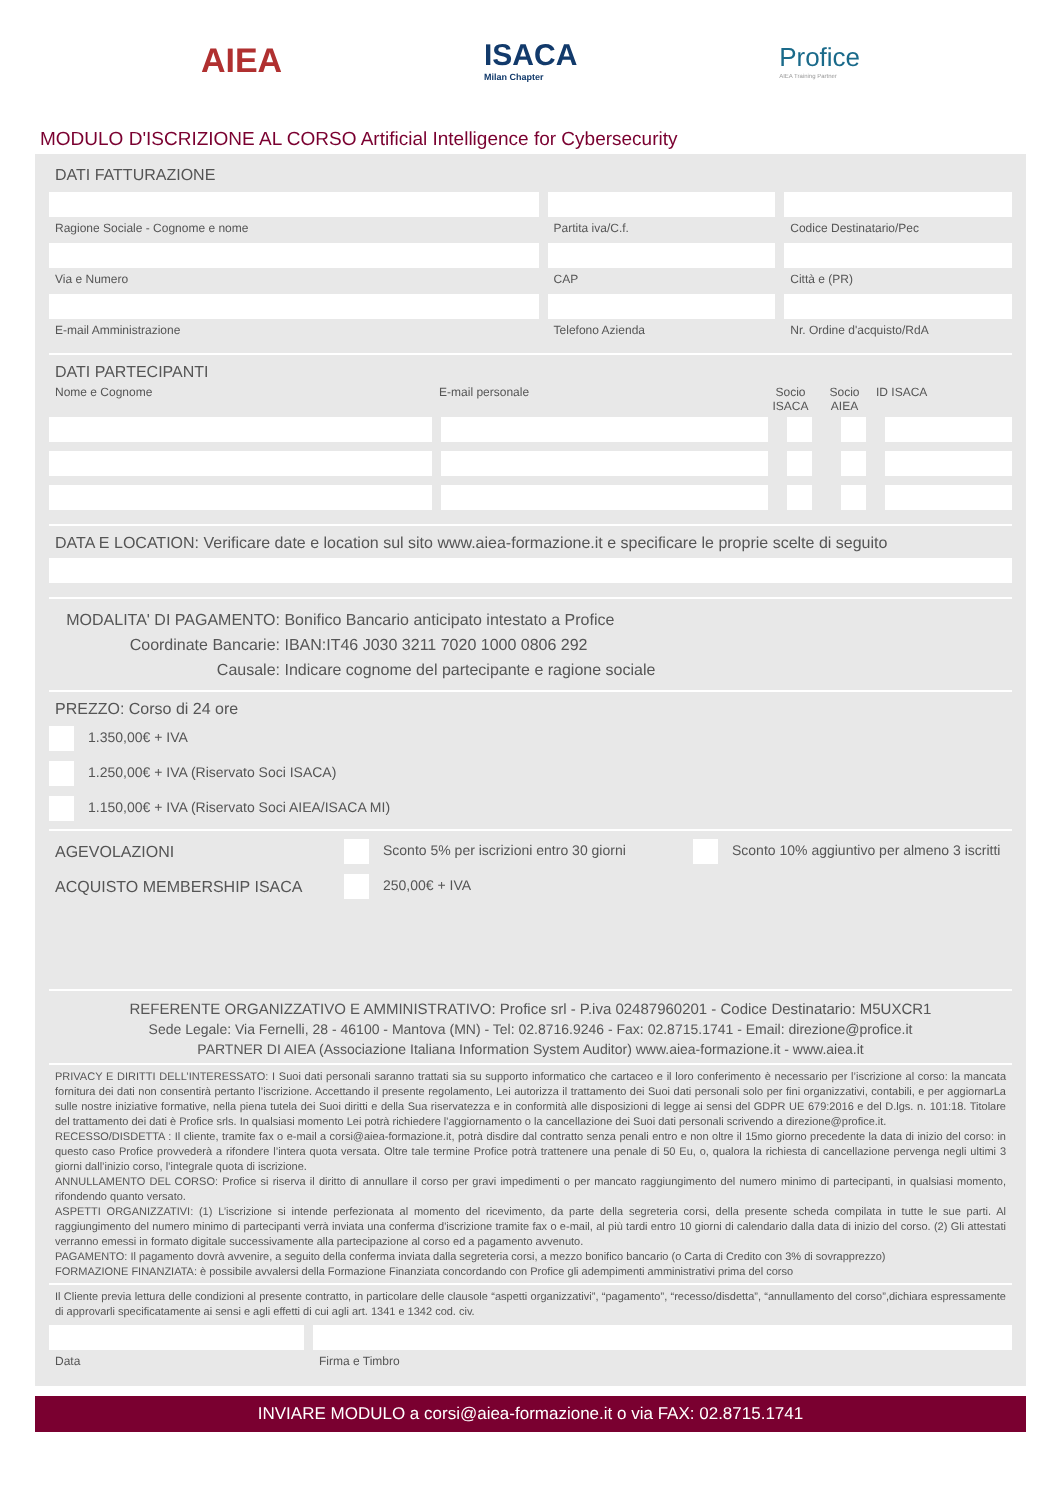AIEA ISACA
Milan Chapter
Profice
AIEA Training Partner
MODULO D'ISCRIZIONE AL CORSO Artificial Intelligence for Cybersecurity
DATI FATTURAZIONE
Ragione Sociale - Cognome e nome
Via e Numero
E-mail Amministrazione
Partita iva/C.f.
CAP
Telefono Azienda
Codice Destinatario/Pec
Città e (PR)
Nr. Ordine d'acquisto/RdA
DATI PARTECIPANTI
Nome e Cognome E-mail personale Socio ISACA
Socio AIEA
ID ISACA
DATA E LOCATION: Verificare date e location sul sito www.aiea-formazione.it e specificare le proprie scelte di seguito
MODALITA' DI PAGAMENTO: Bonifico Bancario anticipato intestato a Profice
Coordinate Bancarie: IBAN:IT46 J030 3211 7020 1000 0806 292
Causale: Indicare cognome del partecipante e ragione sociale
PREZZO: Corso di 24 ore
1.350,00€ + IVA
1.250,00€ + IVA (Riservato Soci ISACA)
1.150,00€ + IVA (Riservato Soci AIEA/ISACA MI)
AGEVOLAZIONI Sconto 5% per iscrizioni entro 30 giorni
Sconto 10% aggiuntivo per almeno 3 iscritti
ACQUISTO MEMBERSHIP ISACA 250,00€ + IVA
REFERENTE ORGANIZZATIVO E AMMINISTRATIVO: Profice srl - P.iva 02487960201 - Codice Destinatario: M5UXCR1
Sede Legale: Via Fernelli, 28 - 46100 - Mantova (MN) - Tel: 02.8716.9246 - Fax: 02.8715.1741 - Email: direzione@profice.it
PARTNER DI AIEA (Associazione Italiana Information System Auditor) www.aiea-formazione.it - www.aiea.it
PRIVACY E DIRITTI DELL’INTERESSATO: I Suoi dati personali saranno trattati sia su supporto informatico che cartaceo e il loro conferimento è necessario per l’iscrizione al corso: la mancata fornitura dei dati non consentirà pertanto l’iscrizione. Accettando il presente regolamento, Lei autorizza il trattamento dei Suoi dati personali solo per fini organizzativi, contabili, e per aggiornarLa sulle nostre iniziative formative, nella piena tutela dei Suoi diritti e della Sua riservatezza e in conformità alle disposizioni di legge ai sensi del GDPR UE 679:2016 e del D.lgs. n. 101:18. Titolare del trattamento dei dati è Profice srls. In qualsiasi momento Lei potrà richiedere l'aggiornamento o la cancellazione dei Suoi dati personali scrivendo a direzione@profice.it.
RECESSO/DISDETTA : Il cliente, tramite fax o e-mail a corsi@aiea-formazione.it, potrà disdire dal contratto senza penali entro e non oltre il 15mo giorno precedente la data di inizio del corso: in questo caso Profice provvederà a rifondere l’intera quota versata. Oltre tale termine Profice potrà trattenere una penale di 50 Eu, o, qualora la richiesta di cancellazione pervenga negli ultimi 3 giorni dall’inizio corso, l’integrale quota di iscrizione.
ANNULLAMENTO DEL CORSO: Profice si riserva il diritto di annullare il corso per gravi impedimenti o per mancato raggiungimento del numero minimo di partecipanti, in qualsiasi momento, rifondendo quanto versato.
ASPETTI ORGANIZZATIVI: (1) L’iscrizione si intende perfezionata al momento del ricevimento, da parte della segreteria corsi, della presente scheda compilata in tutte le sue parti. Al raggiungimento del numero minimo di partecipanti verrà inviata una conferma d'iscrizione tramite fax o e-mail, al più tardi entro 10 giorni di calendario dalla data di inizio del corso. (2) Gli attestati verranno emessi in formato digitale successivamente alla partecipazione al corso ed a pagamento avvenuto.
PAGAMENTO: Il pagamento dovrà avvenire, a seguito della conferma inviata dalla segreteria corsi, a mezzo bonifico bancario (o Carta di Credito con 3% di sovrapprezzo)
FORMAZIONE FINANZIATA: è possibile avvalersi della Formazione Finanziata concordando con Profice gli adempimenti amministrativi prima del corso
Il Cliente previa lettura delle condizioni al presente contratto, in particolare delle clausole “aspetti organizzativi”, “pagamento”, “recesso/disdetta”, “annullamento del corso”,dichiara espressamente di approvarli specificatamente ai sensi e agli effetti di cui agli art. 1341 e 1342 cod. civ.
Data Firma e Timbro
INVIARE MODULO a corsi@aiea-formazione.it o via FAX: 02.8715.1741